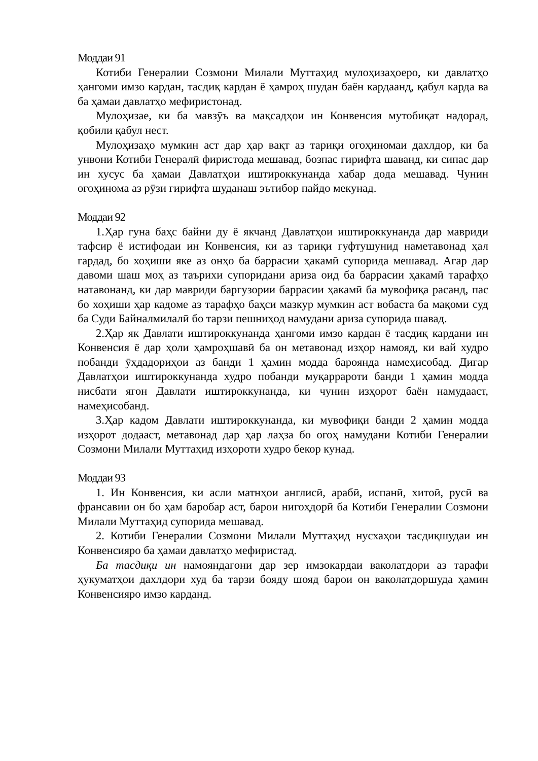Моддаи 91
Котиби Генералии Созмони Милали Муттаҳид мулоҳизаҳоеро, ки давлатҳо ҳангоми имзо кардан, тасдиқ кардан ё ҳамроҳ шудан баён кардаанд, қабул карда ва ба ҳамаи давлатҳо мефиристонад.
Мулоҳизае, ки ба мавзӯъ ва мақсадҳои ин Конвенсия мутобиқат надорад, қобили қабул нест.
Мулоҳизаҳо мумкин аст дар ҳар вақт аз тариқи огоҳиномаи дахлдор, ки ба унвони Котиби Генералӣ фиристода мешавад, бозпас гирифта шаванд, ки сипас дар ин хусус ба ҳамаи Давлатҳои иштироккунанда хабар дода мешавад. Чунин огоҳинома аз рӯзи гирифта шуданаш эътибор пайдо мекунад.
Моддаи 92
1.Ҳар гуна баҳс байни ду ё якчанд Давлатҳои иштироккунанда дар мавриди тафсир ё истифодаи ин Конвенсия, ки аз тариқи гуфтушунид наметавонад ҳал гардад, бо хоҳиши яке аз онҳо ба баррасии ҳакамӣ супорида мешавад. Агар дар давоми шаш моҳ аз таърихи супоридани ариза оид ба баррасии ҳакамӣ тарафҳо натавонанд, ки дар мавриди баргузории баррасии ҳакамӣ ба мувофиқа расанд, пас бо хоҳиши ҳар кадоме аз тарафҳо баҳси мазкур мумкин аст вобаста ба мақоми суд ба Суди Байналмилалӣ бо тарзи пешниҳод намудани ариза супорида шавад.
2.Ҳар як Давлати иштироккунанда ҳангоми имзо кардан ё тасдиқ кардани ин Конвенсия ё дар ҳоли ҳамроҳшавӣ ба он метавонад изҳор намояд, ки вай худро побанди ӯҳдадориҳои аз банди 1 ҳамин модда бароянда намеҳисобад. Дигар Давлатҳои иштироккунанда худро побанди муқаррароти банди 1 ҳамин модда нисбати ягон Давлати иштироккунанда, ки чунин изҳорот баён намудааст, намеҳисобанд.
3.Ҳар кадом Давлати иштироккунанда, ки мувофиқи банди 2 ҳамин модда изҳорот додааст, метавонад дар ҳар лаҳза бо огоҳ намудани Котиби Генералии Созмони Милали Муттаҳид изҳороти худро бекор кунад.
Моддаи 93
1. Ин Конвенсия, ки асли матнҳои англисӣ, арабӣ, испанӣ, хитоӣ, русӣ ва франсавии он бо ҳам баробар аст, барои нигоҳдорӣ ба Котиби Генералии Созмони Милали Муттаҳид супорида мешавад.
2. Котиби Генералии Созмони Милали Муттаҳид нусхаҳои тасдиқшудаи ин Конвенсияро ба ҳамаи давлатҳо мефиристад.
Ба тасдиқи ин намояндагони дар зер имзокардаи ваколатдори аз тарафи ҳукуматҳои дахлдори худ ба тарзи бояду шояд барои он ваколатдоршуда ҳамин Конвенсияро имзо карданд.